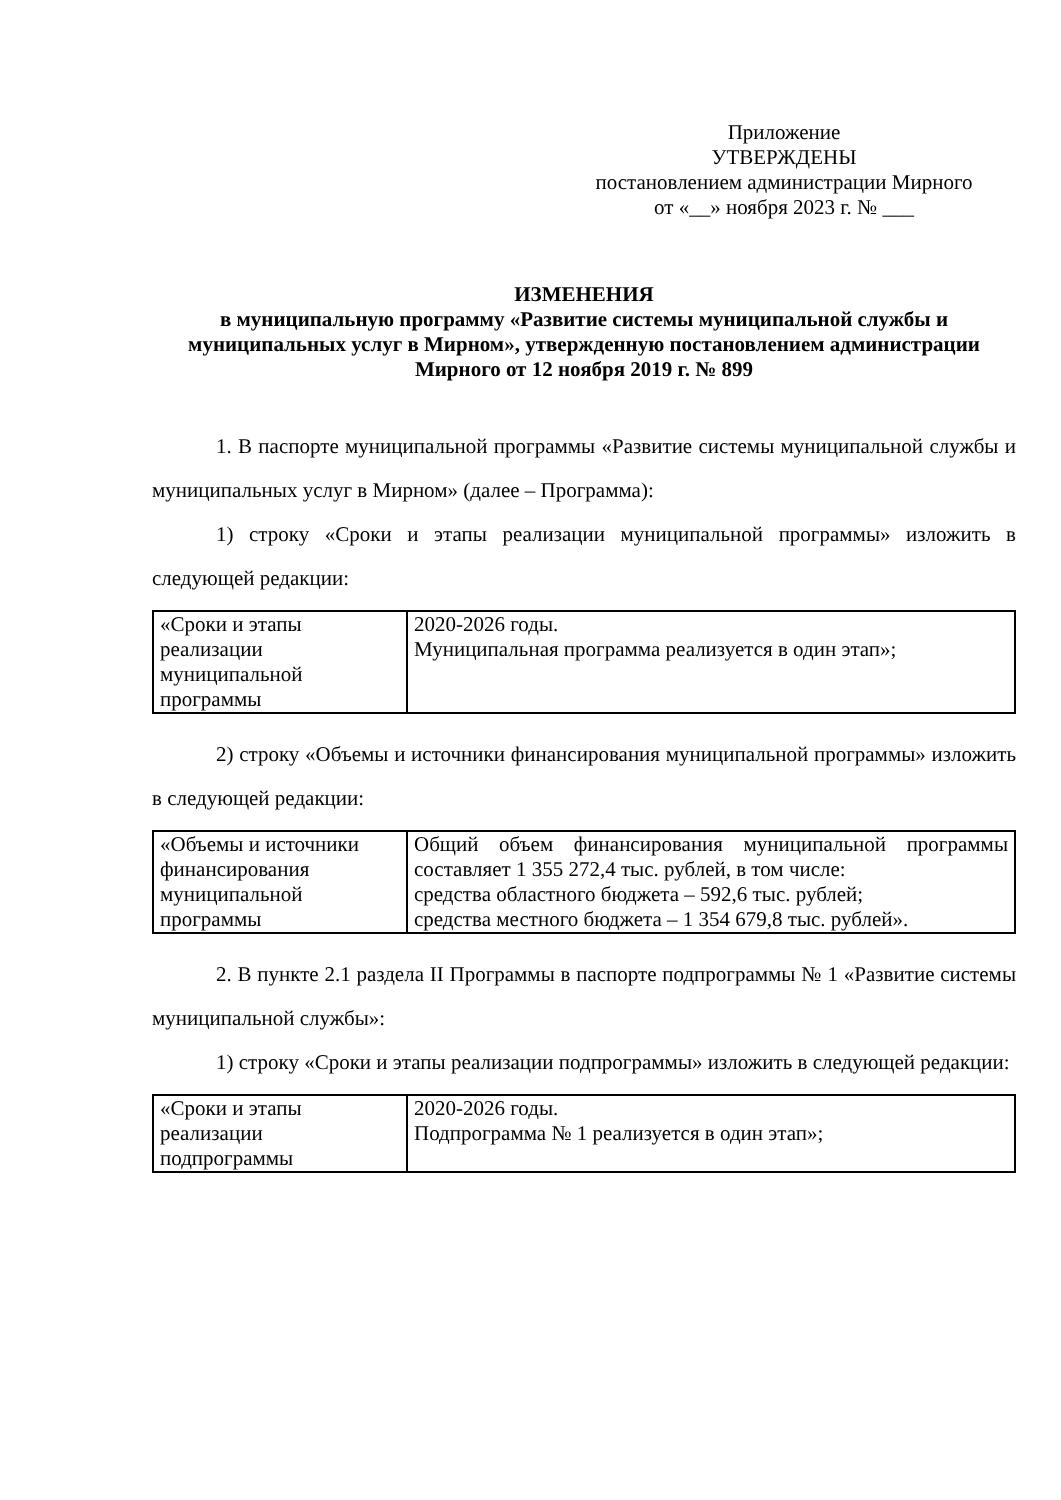Приложение
УТВЕРЖДЕНЫ
постановлением администрации Мирного
от «__» ноября 2023 г. № ___
ИЗМЕНЕНИЯ
в муниципальную программу «Развитие системы муниципальной службы и муниципальных услуг в Мирном», утвержденную постановлением администрации Мирного от 12 ноября 2019 г. № 899
1. В паспорте муниципальной программы «Развитие системы муниципальной службы и муниципальных услуг в Мирном» (далее – Программа):
1) строку «Сроки и этапы реализации муниципальной программы» изложить в следующей редакции:
| «Сроки и этапы реализации муниципальной программы | 2020-2026 годы. Муниципальная программа реализуется в один этап»; |
2) строку «Объемы и источники финансирования муниципальной программы» изложить в следующей редакции:
| «Объемы и источники финансирования муниципальной программы | Общий объем финансирования муниципальной программы составляет 1 355 272,4 тыс. рублей, в том числе: средства областного бюджета – 592,6 тыс. рублей; средства местного бюджета – 1 354 679,8 тыс. рублей». |
2. В пункте 2.1 раздела II Программы в паспорте подпрограммы № 1 «Развитие системы муниципальной службы»:
1) строку «Сроки и этапы реализации подпрограммы» изложить в следующей редакции:
| «Сроки и этапы реализации подпрограммы | 2020-2026 годы. Подпрограмма № 1 реализуется в один этап»; |